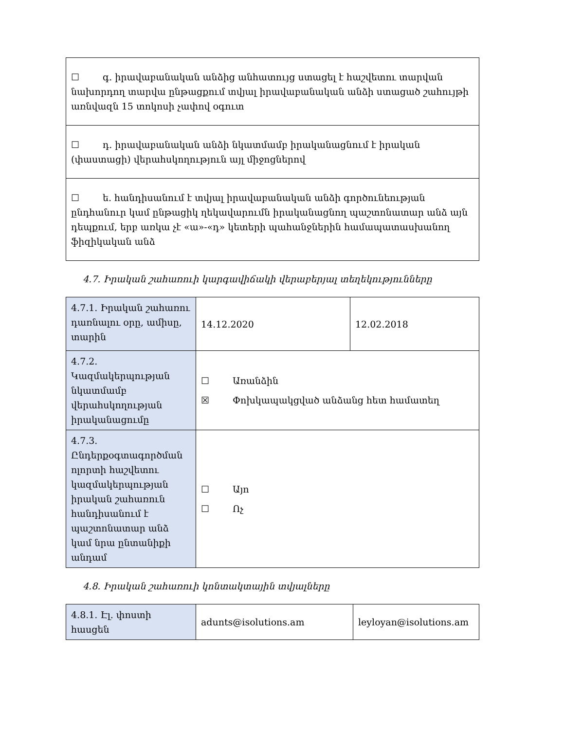| ☐ գ. իրավաբանական անձից անհատույց ստացել է հաշվետու տարվան նախորդող տարվա ընթացքում տվյալ իրավաբանական անձի ստացած շահույթի առնվազն 15 տոկոսի չափով օգուտ |
| ☐ դ. իրավաբանական անձի նկատմամբ իրականացնում է իրական (փաստացի) վերահսկողություն այլ միջոցներով |
| ☐ ե. հանդիսանում է տվյալ իրավաբանական անձի գործունեության ընդհանուր կամ ընթացիկ ղեկավարումն իրականացնող պաշտոնատար անձ այն դեպքում, երբ առկա չէ «ա»-«դ» կետերի պահանջներին համապատասխանող ֆիզիկական անձ |
4.7. Իրական շահառուի կարգավիճակի վերաբերյալ տեղեկությունները
| 4.7.1. Իրական շահառու դառնալու օրը, ամիսը, տարին | 14.12.2020 | 12.02.2018 |
| 4.7.2. Կազմակերպության նկատմամբ վերահսկողության իրականացումը | ☐ Առանձին ☒ Փոխկապակցված անձանց հետ համատեղ | |
| 4.7.3. Ընդերքօգտագործման ոլորտի հաշվետու կազմակերպության իրական շահառուն հանդիսանում է պաշտոնատար անձ կամ նրա ընտանիքի անդամ | ☐ Այո ☐ Ոչ | |
4.8. Իրական շահառուի կոնտակտային տվյալները
| 4.8.1. Էլ. փոստի հասցեն | adunts@isolutions.am | leyloyan@isolutions.am |